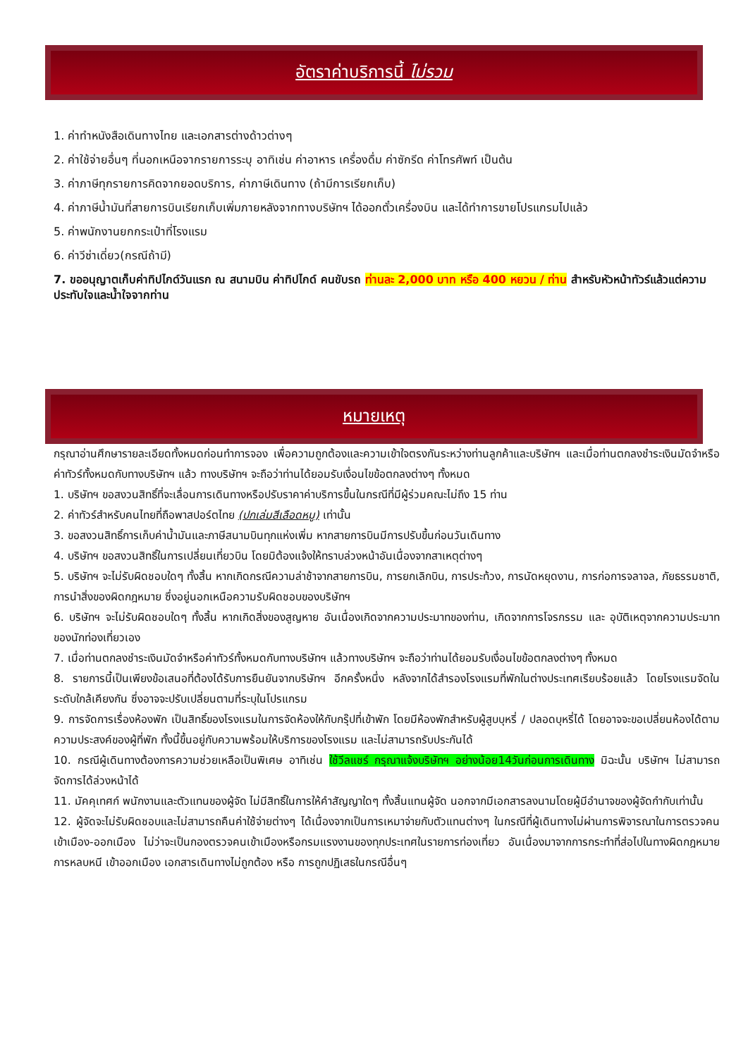อัตราค่าบริการนี้ ไม่รวม
1. ค่าทำหนังสือเดินทางไทย และเอกสารต่างด้าวต่างๆ
2. ค่าใช้จ่ายอื่นๆ ที่นอกเหนือจากรายการระบุ อาทิเช่น ค่าอาหาร เครื่องดื่ม ค่าซักรีด ค่าโทรศัพท์ เป็นต้น
3. ค่าภาษีทุกรายการคิดจากยอดบริการ, ค่าภาษีเดินทาง (ถ้ามีการเรียกเก็บ)
4. ค่าภาษีน้ำมันที่สายการบินเรียกเก็บเพิ่มภายหลังจากทางบริษัทฯ ได้ออกตั๋วเครื่องบิน และได้ทำการขายโปรแกรมไปแล้ว
5. ค่าพนักงานยกกระเป๋าที่โรงแรม
6. ค่าวีซ่าเดี่ยว(กรณีถ้ามี)
7. ขออนุญาตเก็บค่าทิปไกด์วันแรก ณ สนามบิน ค่าทิปไกด์ คนขับรถ ท่านละ 2,000 บาท หรือ 400 หยวน / ท่าน สำหรับหัวหน้าทัวร์แล้วแต่ความประทับใจและน้ำใจจากท่าน
หมายเหตุ
กรุณาอ่านศึกษารายละเอียดทั้งหมดก่อนทำการจอง เพื่อความถูกต้องและความเข้าใจตรงกันระหว่างท่านลูกค้าและบริษัทฯ และเมื่อท่านตกลงชำระเงินมัดจำหรือค่าทัวร์ทั้งหมดกับทางบริษัทฯ แล้ว ทางบริษัทฯ จะถือว่าท่านได้ยอมรับเงื่อนไขข้อตกลงต่างๆ ทั้งหมด
1. บริษัทฯ ขอสงวนสิทธิ์ที่จะเลื่อนการเดินทางหรือปรับราคาค่าบริการขึ้นในกรณีที่มีผู้ร่วมคณะไม่ถึง 15 ท่าน
2. ค่าทัวร์สำหรับคนไทยที่ถือพาสปอร์ตไทย (ปกเล่มสีเลือดหมู) เท่านั้น
3. ขอสงวนสิทธิ์การเก็บค่าน้ำมันและภาษีสนามบินทุกแห่งเพิ่ม หากสายการบินมีการปรับขึ้นก่อนวันเดินทาง
4. บริษัทฯ ขอสงวนสิทธิ์ในการเปลี่ยนเที่ยวบิน โดยมิต้องแจ้งให้ทราบล่วงหน้าอันเนื่องจากสาเหตุต่างๆ
5. บริษัทฯ จะไม่รับผิดชอบใดๆ ทั้งสิ้น หากเกิดกรณีความล่าช้าจากสายการบิน, การยกเลิกบิน, การประท้วง, การนัดหยุดงาน, การก่อการจลาจล, ภัยธรรมชาติ, การนำสิ่งของผิดกฎหมาย ซึ่งอยู่นอกเหนือความรับผิดชอบของบริษัทฯ
6. บริษัทฯ จะไม่รับผิดชอบใดๆ ทั้งสิ้น หากเกิดสิ่งของสูญหาย อันเนื่องเกิดจากความประมาทของท่าน, เกิดจากการโจรกรรม และ อุบัติเหตุจากความประมาทของนักท่องเที่ยวเอง
7. เมื่อท่านตกลงชำระเงินมัดจำหรือค่าทัวร์ทั้งหมดกับทางบริษัทฯ แล้วทางบริษัทฯ จะถือว่าท่านได้ยอมรับเงื่อนไขข้อตกลงต่างๆ ทั้งหมด
8. รายการนี้เป็นเพียงข้อเสนอที่ต้องได้รับการยืนยันจากบริษัทฯ อีกครั้งหนึ่ง หลังจากได้สำรองโรงแรมที่พักในต่างประเทศเรียบร้อยแล้ว โดยโรงแรมจัดในระดับใกล้เคียงกัน ซึ่งอาจจะปรับเปลี่ยนตามที่ระบุในโปรแกรม
9. การจัดการเรื่องห้องพัก เป็นสิทธิ์ของโรงแรมในการจัดห้องให้กับกรุ๊ปที่เข้าพัก โดยมีห้องพักสำหรับผู้สูบบุหรี่ / ปลอดบุหรี่ได้ โดยอาจจะขอเปลี่ยนห้องได้ตามความประสงค์ของผู้ที่พัก ทั้งนี้ขึ้นอยู่กับความพร้อมให้บริการของโรงแรม และไม่สามารถรับประกันได้
10. กรณีผู้เดินทางต้องการความช่วยเหลือเป็นพิเศษ อาทิเช่น ใช้วีลแชร์ กรุณาแจ้งบริษัทฯ อย่างน้อย14วันก่อนการเดินทาง มิฉะนั้น บริษัทฯ ไม่สามารถจัดการได้ล่วงหน้าได้
11. มัคคุเทศก์ พนักงานและตัวแทนของผู้จัด ไม่มีสิทธิ์ในการให้คำสัญญาใดๆ ทั้งสิ้นแทนผู้จัด นอกจากมีเอกสารลงนามโดยผู้มีอำนาจของผู้จัดกำกับเท่านั้น
12. ผู้จัดจะไม่รับผิดชอบและไม่สามารถคืนค่าใช้จ่ายต่างๆ ได้เนื่องจากเป็นการเหมาจ่ายกับตัวแทนต่างๆ ในกรณีที่ผู้เดินทางไม่ผ่านการพิจารณาในการตรวจคนเข้าเมือง-ออกเมือง ไม่ว่าจะเป็นกองตรวจคนเข้าเมืองหรือกรมแรงงานของทุกประเทศในรายการท่องเที่ยว อันเนื่องมาจากการกระทำที่ส่อไปในทางผิดกฎหมาย การหลบหนี เข้าออกเมือง เอกสารเดินทางไม่ถูกต้อง หรือ การถูกปฏิเสธในกรณีอื่นๆ